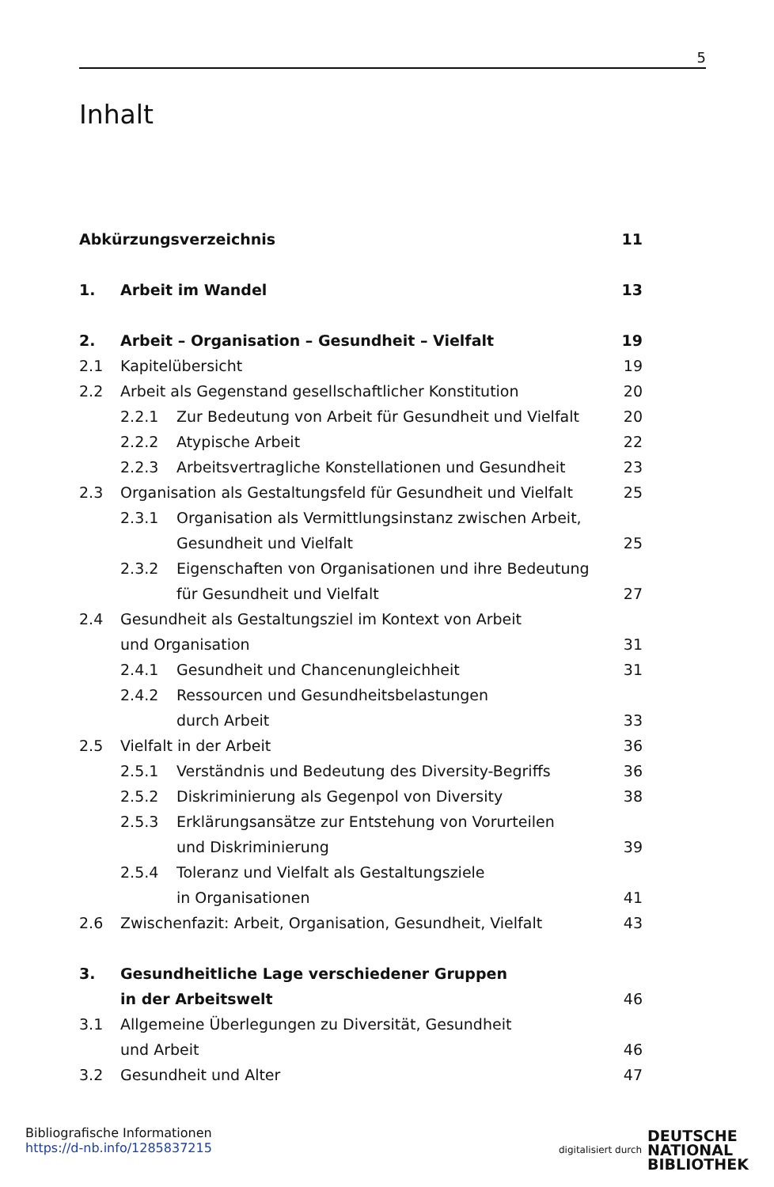5
Inhalt
Abkürzungsverzeichnis 11
1. Arbeit im Wandel 13
2. Arbeit – Organisation – Gesundheit – Vielfalt 19
2.1 Kapitelübersicht 19
2.2 Arbeit als Gegenstand gesellschaftlicher Konstitution 20
2.2.1 Zur Bedeutung von Arbeit für Gesundheit und Vielfalt 20
2.2.2 Atypische Arbeit 22
2.2.3 Arbeitsvertragliche Konstellationen und Gesundheit 23
2.3 Organisation als Gestaltungsfeld für Gesundheit und Vielfalt 25
2.3.1 Organisation als Vermittlungsinstanz zwischen Arbeit,
Gesundheit und Vielfalt 25
2.3.2 Eigenschaften von Organisationen und ihre Bedeutung
für Gesundheit und Vielfalt 27
2.4 Gesundheit als Gestaltungsziel im Kontext von Arbeit
und Organisation 31
2.4.1 Gesundheit und Chancenungleichheit 31
2.4.2 Ressourcen und Gesundheitsbelastungen
durch Arbeit 33
2.5 Vielfalt in der Arbeit 36
2.5.1 Verständnis und Bedeutung des Diversity-Begriffs 36
2.5.2 Diskriminierung als Gegenpol von Diversity 38
2.5.3 Erklärungsansätze zur Entstehung von Vorurteilen
und Diskriminierung 39
2.5.4 Toleranz und Vielfalt als Gestaltungsziele
in Organisationen 41
2.6 Zwischenfazit: Arbeit, Organisation, Gesundheit, Vielfalt 43
3. Gesundheitliche Lage verschiedener Gruppen
in der Arbeitswelt 46
3.1 Allgemeine Überlegungen zu Diversität, Gesundheit
und Arbeit 46
3.2 Gesundheit und Alter 47
Bibliografische Informationen
https://d-nb.info/1285837215
digitalisiert durch
DEUTSCHE
NATIONAL
BIBLIOTHEK